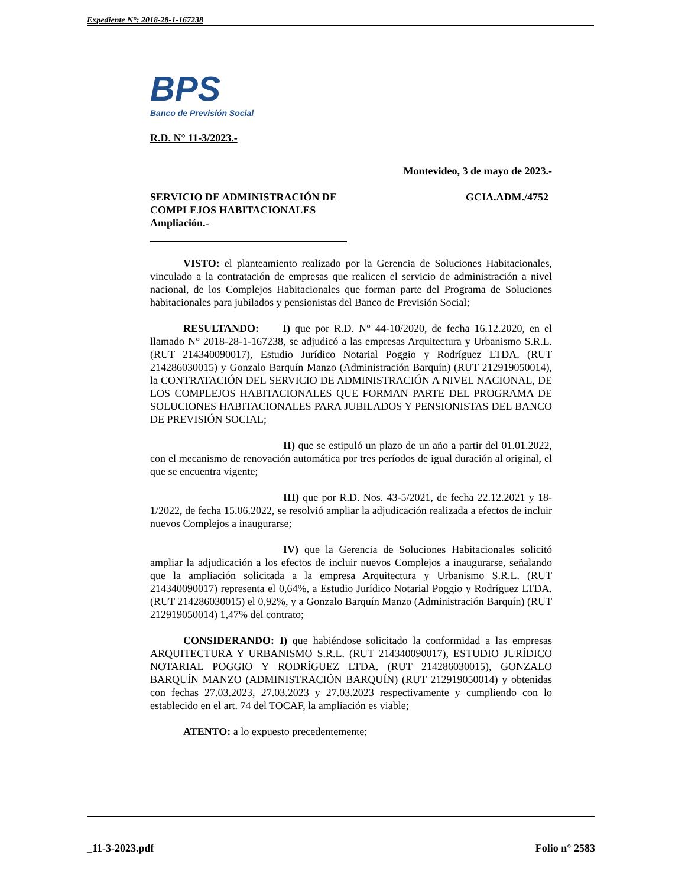Expediente N°: 2018-28-1-167238
BPS
Banco de Previsión Social
R.D. N° 11-3/2023.-
Montevideo, 3 de mayo de 2023.-
SERVICIO DE ADMINISTRACIÓN DE
COMPLEJOS HABITACIONALES
Ampliación.-
GCIA.ADM./4752
VISTO: el planteamiento realizado por la Gerencia de Soluciones Habitacionales, vinculado a la contratación de empresas que realicen el servicio de administración a nivel nacional, de los Complejos Habitacionales que forman parte del Programa de Soluciones habitacionales para jubilados y pensionistas del Banco de Previsión Social;
RESULTANDO: I) que por R.D. N° 44-10/2020, de fecha 16.12.2020, en el llamado N° 2018-28-1-167238, se adjudicó a las empresas Arquitectura y Urbanismo S.R.L. (RUT 214340090017), Estudio Jurídico Notarial Poggio y Rodríguez LTDA. (RUT 214286030015) y Gonzalo Barquín Manzo (Administración Barquín) (RUT 212919050014), la CONTRATACIÓN DEL SERVICIO DE ADMINISTRACIÓN A NIVEL NACIONAL, DE LOS COMPLEJOS HABITACIONALES QUE FORMAN PARTE DEL PROGRAMA DE SOLUCIONES HABITACIONALES PARA JUBILADOS Y PENSIONISTAS DEL BANCO DE PREVISIÓN SOCIAL;
II) que se estipuló un plazo de un año a partir del 01.01.2022, con el mecanismo de renovación automática por tres períodos de igual duración al original, el que se encuentra vigente;
III) que por R.D. Nos. 43-5/2021, de fecha 22.12.2021 y 18-1/2022, de fecha 15.06.2022, se resolvió ampliar la adjudicación realizada a efectos de incluir nuevos Complejos a inaugurarse;
IV) que la Gerencia de Soluciones Habitacionales solicitó ampliar la adjudicación a los efectos de incluir nuevos Complejos a inaugurarse, señalando que la ampliación solicitada a la empresa Arquitectura y Urbanismo S.R.L. (RUT 214340090017) representa el 0,64%, a Estudio Jurídico Notarial Poggio y Rodríguez LTDA. (RUT 214286030015) el 0,92%, y a Gonzalo Barquín Manzo (Administración Barquín) (RUT 212919050014) 1,47% del contrato;
CONSIDERANDO: I) que habiéndose solicitado la conformidad a las empresas ARQUITECTURA Y URBANISMO S.R.L. (RUT 214340090017), ESTUDIO JURÍDICO NOTARIAL POGGIO Y RODRÍGUEZ LTDA. (RUT 214286030015), GONZALO BARQUÍN MANZO (ADMINISTRACIÓN BARQUÍN) (RUT 212919050014) y obtenidas con fechas 27.03.2023, 27.03.2023 y 27.03.2023 respectivamente y cumpliendo con lo establecido en el art. 74 del TOCAF, la ampliación es viable;
ATENTO: a lo expuesto precedentemente;
_11-3-2023.pdf Folio n° 2583